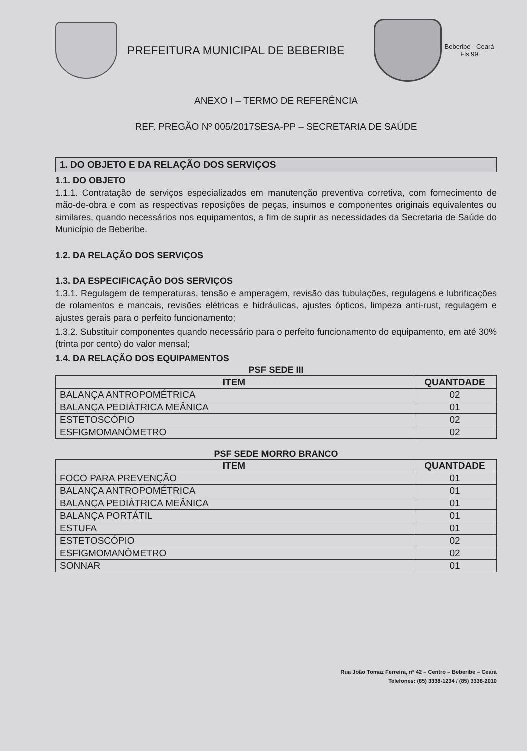PREFEITURA MUNICIPAL DE BEBERIBE
Beberibe - Ceará Fls 99
ANEXO I – TERMO DE REFERÊNCIA
REF. PREGÃO Nº 005/2017SESA-PP – SECRETARIA DE SAÚDE
1. DO OBJETO E DA RELAÇÃO DOS SERVIÇOS
1.1. DO OBJETO
1.1.1. Contratação de serviços especializados em manutenção preventiva corretiva, com fornecimento de mão-de-obra e com as respectivas reposições de peças, insumos e componentes originais equivalentes ou similares, quando necessários nos equipamentos, a fim de suprir as necessidades da Secretaria de Saúde do Município de Beberibe.
1.2. DA RELAÇÃO DOS SERVIÇOS
1.3. DA ESPECIFICAÇÃO DOS SERVIÇOS
1.3.1. Regulagem de temperaturas, tensão e amperagem, revisão das tubulações, regulagens e lubrificações de rolamentos e mancais, revisões elétricas e hidráulicas, ajustes ópticos, limpeza anti-rust, regulagem e ajustes gerais para o perfeito funcionamento;
1.3.2. Substituir componentes quando necessário para o perfeito funcionamento do equipamento, em até 30% (trinta por cento) do valor mensal;
1.4. DA RELAÇÃO DOS EQUIPAMENTOS
PSF SEDE III
| ITEM | QUANTDADE |
| --- | --- |
| BALANÇA ANTROPOMÉTRICA | 02 |
| BALANÇA PEDIÁTRICA MEÂNICA | 01 |
| ESTETOSCÓPIO | 02 |
| ESFIGMOMANÔMETRO | 02 |
PSF SEDE MORRO BRANCO
| ITEM | QUANTDADE |
| --- | --- |
| FOCO PARA PREVENÇÃO | 01 |
| BALANÇA ANTROPOMÉTRICA | 01 |
| BALANÇA PEDIÁTRICA MEÂNICA | 01 |
| BALANÇA PORTÁTIL | 01 |
| ESTUFA | 01 |
| ESTETOSCÓPIO | 02 |
| ESFIGMOMANÔMETRO | 02 |
| SONNAR | 01 |
Rua João Tomaz Ferreira, nº 42 – Centro – Beberibe – Ceará
Telefones: (85) 3338-1234 / (85) 3338-2010